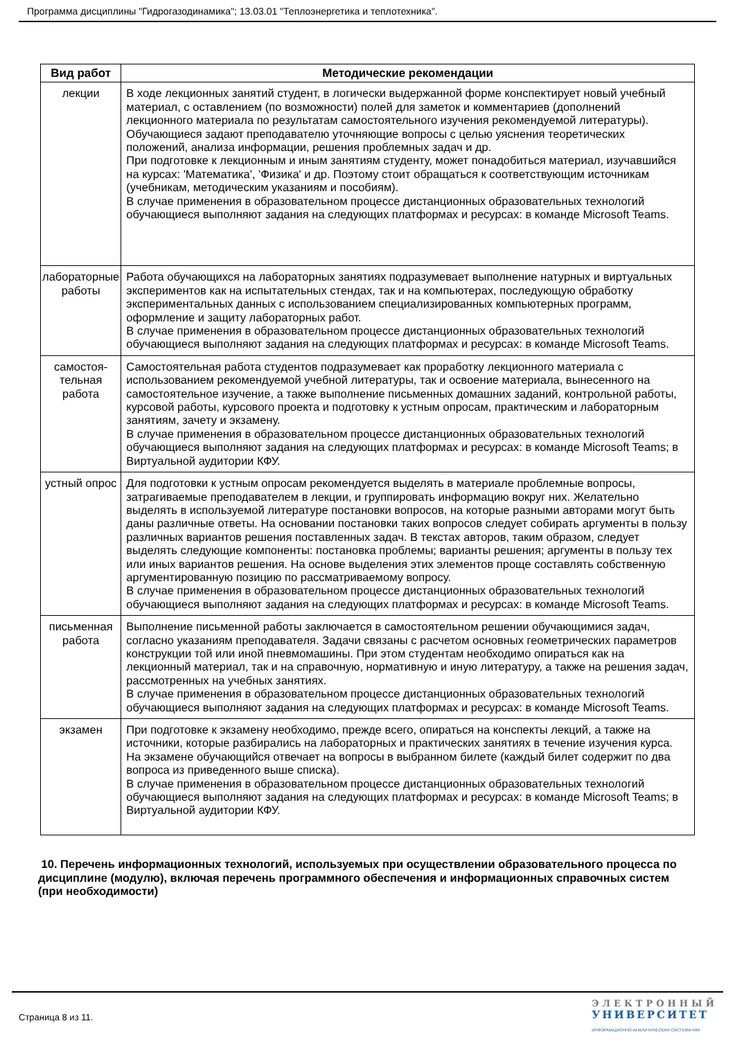Программа дисциплины "Гидрогазодинамика"; 13.03.01 "Теплоэнергетика и теплотехника".
| Вид работ | Методические рекомендации |
| --- | --- |
| лекции | В ходе лекционных занятий студент, в логически выдержанной форме конспектирует новый учебный материал, с оставлением (по возможности) полей для заметок и комментариев (дополнений лекционного материала по результатам самостоятельного изучения рекомендуемой литературы). Обучающиеся задают преподавателю уточняющие вопросы с целью уяснения теоретических положений, анализа информации, решения проблемных задач и др. При подготовке к лекционным и иным занятиям студенту, может понадобиться материал, изучавшийся на курсах: 'Математика', 'Физика' и др. Поэтому стоит обращаться к соответствующим источникам (учебникам, методическим указаниям и пособиям). В случае применения в образовательном процессе дистанционных образовательных технологий обучающиеся выполняют задания на следующих платформах и ресурсах: в команде Microsoft Teams. |
| лабораторные работы | Работа обучающихся на лабораторных занятиях подразумевает выполнение натурных и виртуальных экспериментов как на испытательных стендах, так и на компьютерах, последующую обработку экспериментальных данных с использованием специализированных компьютерных программ, оформление и защиту лабораторных работ. В случае применения в образовательном процессе дистанционных образовательных технологий обучающиеся выполняют задания на следующих платформах и ресурсах: в команде Microsoft Teams. |
| самостоя-тельная работа | Самостоятельная работа студентов подразумевает как проработку лекционного материала с использованием рекомендуемой учебной литературы, так и освоение материала, вынесенного на самостоятельное изучение, а также выполнение письменных домашних заданий, контрольной работы, курсовой работы, курсового проекта и подготовку к устным опросам, практическим и лабораторным занятиям, зачету и экзамену. В случае применения в образовательном процессе дистанционных образовательных технологий обучающиеся выполняют задания на следующих платформах и ресурсах: в команде Microsoft Teams; в Виртуальной аудитории КФУ. |
| устный опрос | Для подготовки к устным опросам рекомендуется выделять в материале проблемные вопросы, затрагиваемые преподавателем в лекции, и группировать информацию вокруг них. Желательно выделять в используемой литературе постановки вопросов, на которые разными авторами могут быть даны различные ответы. На основании постановки таких вопросов следует собирать аргументы в пользу различных вариантов решения поставленных задач. В текстах авторов, таким образом, следует выделять следующие компоненты: постановка проблемы; варианты решения; аргументы в пользу тех или иных вариантов решения. На основе выделения этих элементов проще составлять собственную аргументированную позицию по рассматриваемому вопросу. В случае применения в образовательном процессе дистанционных образовательных технологий обучающиеся выполняют задания на следующих платформах и ресурсах: в команде Microsoft Teams. |
| письменная работа | Выполнение письменной работы заключается в самостоятельном решении обучающимися задач, согласно указаниям преподавателя. Задачи связаны с расчетом основных геометрических параметров конструкции той или иной пневмомашины. При этом студентам необходимо опираться как на лекционный материал, так и на справочную, нормативную и иную литературу, а также на решения задач, рассмотренных на учебных занятиях. В случае применения в образовательном процессе дистанционных образовательных технологий обучающиеся выполняют задания на следующих платформах и ресурсах: в команде Microsoft Teams. |
| экзамен | При подготовке к экзамену необходимо, прежде всего, опираться на конспекты лекций, а также на источники, которые разбирались на лабораторных и практических занятиях в течение изучения курса. На экзамене обучающийся отвечает на вопросы в выбранном билете (каждый билет содержит по два вопроса из приведенного выше списка). В случае применения в образовательном процессе дистанционных образовательных технологий обучающиеся выполняют задания на следующих платформах и ресурсах: в команде Microsoft Teams; в Виртуальной аудитории КФУ. |
10. Перечень информационных технологий, используемых при осуществлении образовательного процесса по дисциплине (модулю), включая перечень программного обеспечения и информационных справочных систем (при необходимости)
Страница 8 из 11.
ЭЛЕКТРОННЫЙ
УНИВЕРСИТЕТ
ИНФОРМАЦИОННО-АНАЛИТИЧЕСКАЯ СИСТЕМА КФУ